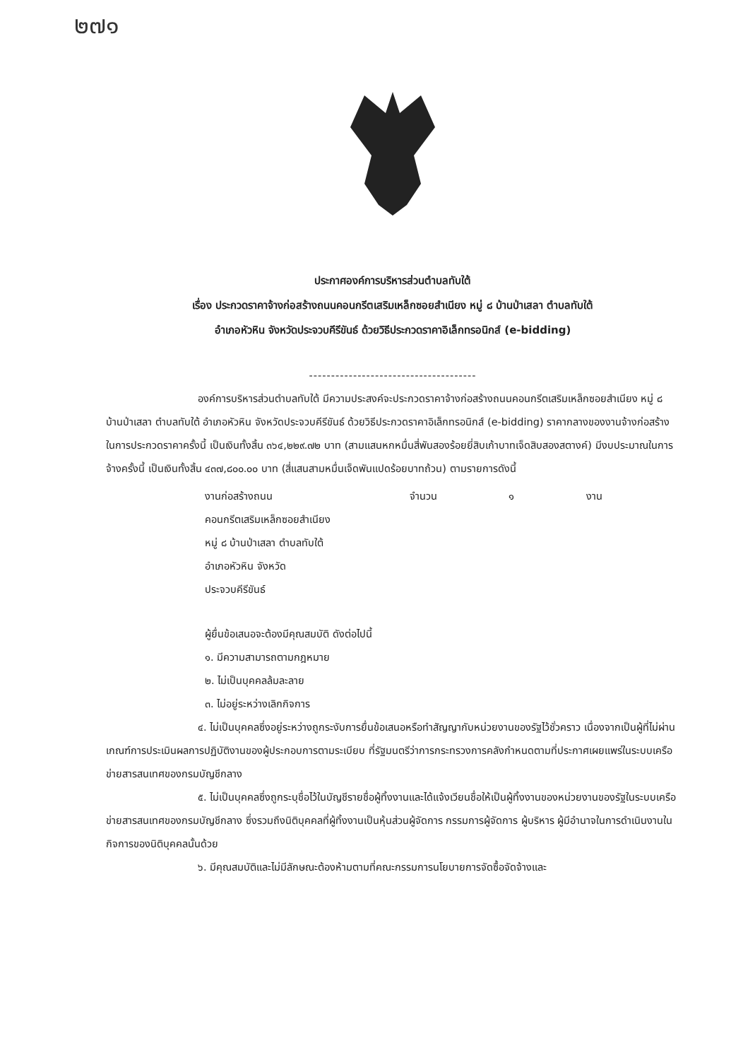๒๗๑
ประกาศองค์การบริหารส่วนตำบลทับใต้
เรื่อง ประกวดราคาจ้างก่อสร้างถนนคอนกรีตเสริมเหล็กซอยสำเนียง หมู่ ๘ บ้านป่าเสลา ตำบลทับใต้
อำเภอหัวหิน จังหวัดประจวบคีรีขันธ์ ด้วยวิธีประกวดราคาอิเล็กทรอนิกส์ (e-bidding)
--------------------------------------
องค์การบริหารส่วนตำบลทับใต้ มีความประสงค์จะประกวดราคาจ้างก่อสร้างถนนคอนกรีตเสริมเหล็กซอยสำเนียง หมู่ ๘ บ้านป่าเสลา ตำบลทับใต้ อำเภอหัวหิน จังหวัดประจวบคีรีขันธ์ ด้วยวิธีประกวดราคาอิเล็กทรอนิกส์ (e-bidding) ราคากลางของงานจ้างก่อสร้าง ในการประกวดราคาครั้งนี้ เป็นเงินทั้งสิ้น ๓๖๔,๒๒๙.๗๒ บาท (สามแสนหกหมื่นสี่พันสองร้อยยี่สิบเก้าบาทเจ็ดสิบสองสตางค์) มีงบประมาณในการจ้างครั้งนี้ เป็นเงินทั้งสิ้น ๔๓๗,๘๐๐.๐๐ บาท (สี่แสนสามหมื่นเจ็ดพันแปดร้อยบาทถ้วน) ตามรายการดังนี้
งานก่อสร้างถนน
คอนกรีตเสริมเหล็กซอยสำเนียง
หมู่ ๘ บ้านป่าเสลา ตำบลทับใต้
อำเภอหัวหิน จังหวัด
ประจวบคีรีขันธ์
จำนวน ๑ งาน
ผู้ยื่นข้อเสนอจะต้องมีคุณสมบัติ ดังต่อไปนี้
๑. มีความสามารถตามกฎหมาย
๒. ไม่เป็นบุคคลล้มละลาย
๓. ไม่อยู่ระหว่างเลิกกิจการ
๔. ไม่เป็นบุคคลซึ่งอยู่ระหว่างถูกระงับการยื่นข้อเสนอหรือทำสัญญากับหน่วยงานของรัฐไว้ชั่วคราว เนื่องจากเป็นผู้ที่ไม่ผ่านเกณฑ์การประเมินผลการปฏิบัติงานของผู้ประกอบการตามระเบียบ ที่รัฐมนตรีว่าการกระทรวงการคลังกำหนดตามที่ประกาศเผยแพร่ในระบบเครือข่ายสารสนเทศของกรมบัญชีกลาง
๕. ไม่เป็นบุคคลซึ่งถูกระบุชื่อไว้ในบัญชีรายชื่อผู้ทิ้งงานและได้แจ้งเวียนชื่อให้เป็นผู้ทิ้งงานของหน่วยงานของรัฐในระบบเครือข่ายสารสนเทศของกรมบัญชีกลาง ซึ่งรวมถึงนิติบุคคลที่ผู้ทิ้งงานเป็นหุ้นส่วนผู้จัดการ กรรมการผู้จัดการ ผู้บริหาร ผู้มีอำนาจในการดำเนินงานในกิจการของนิติบุคคลนั้นด้วย
๖. มีคุณสมบัติและไม่มีลักษณะต้องห้ามตามที่คณะกรรมการนโยบายการจัดซื้อจัดจ้างและ